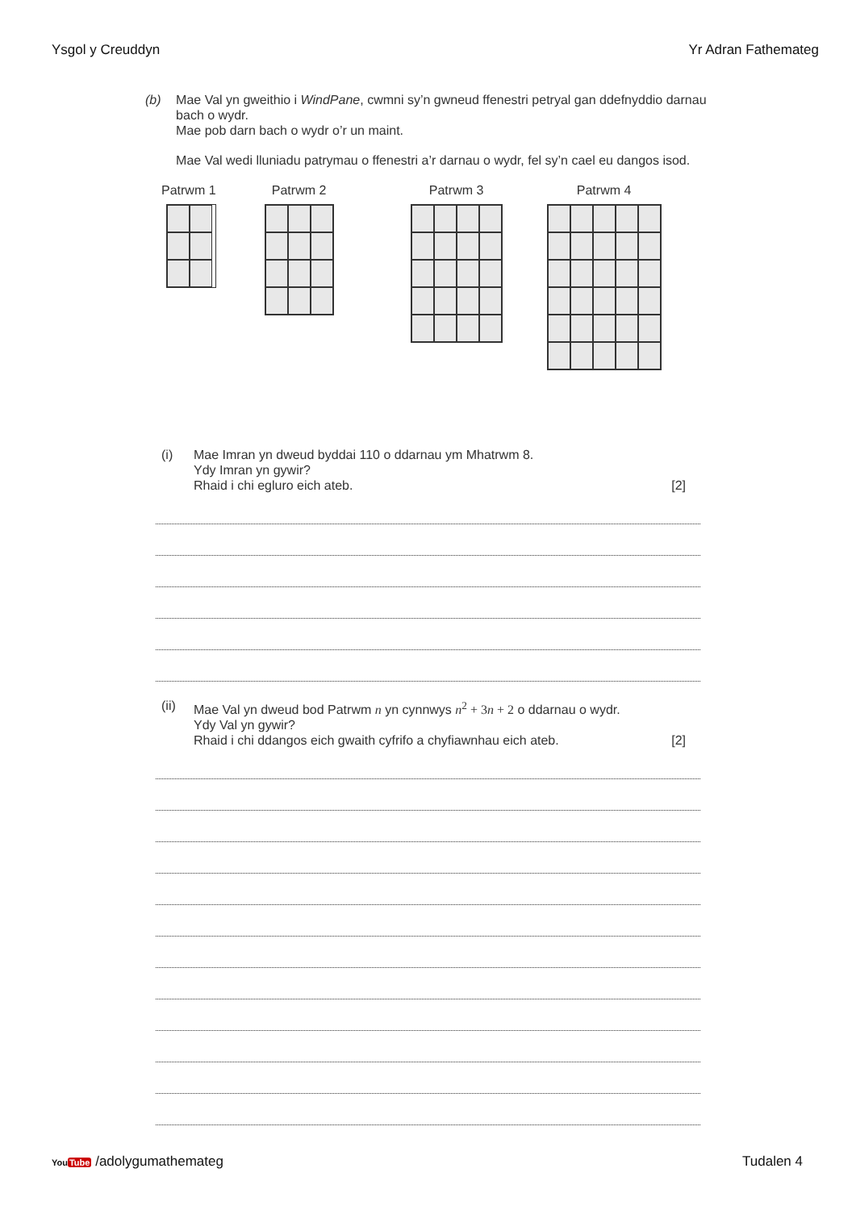Ysgol y Creuddyn Yr Adran Fathemateg
(b) Mae Val yn gweithio i WindPane, cwmni sy’n gwneud ffenestri petryal gan ddefnyddio darnau bach o wydr.
Mae pob darn bach o wydr o’r un maint.
Mae Val wedi lluniadu patrymau o ffenestri a’r darnau o wydr, fel sy’n cael eu dangos isod.
Patrwm 1 Patrwm 2 Patrwm 3 Patrwm 4
(i) Mae Imran yn dweud byddai 110 o ddarnau ym Mhatrwm 8.
Ydy Imran yn gywir?
Rhaid i chi egluro eich ateb. [2]
(ii) Mae Val yn dweud bod Patrwm n yn cynnwys n<sup>2</sup> + 3n + 2 o ddarnau o wydr.
Ydy Val yn gywir?
Rhaid i chi ddangos eich gwaith cyfrifo a chyfiawnhau eich ateb. [2]
YouTube /adolygumathemateg Tudalen 4